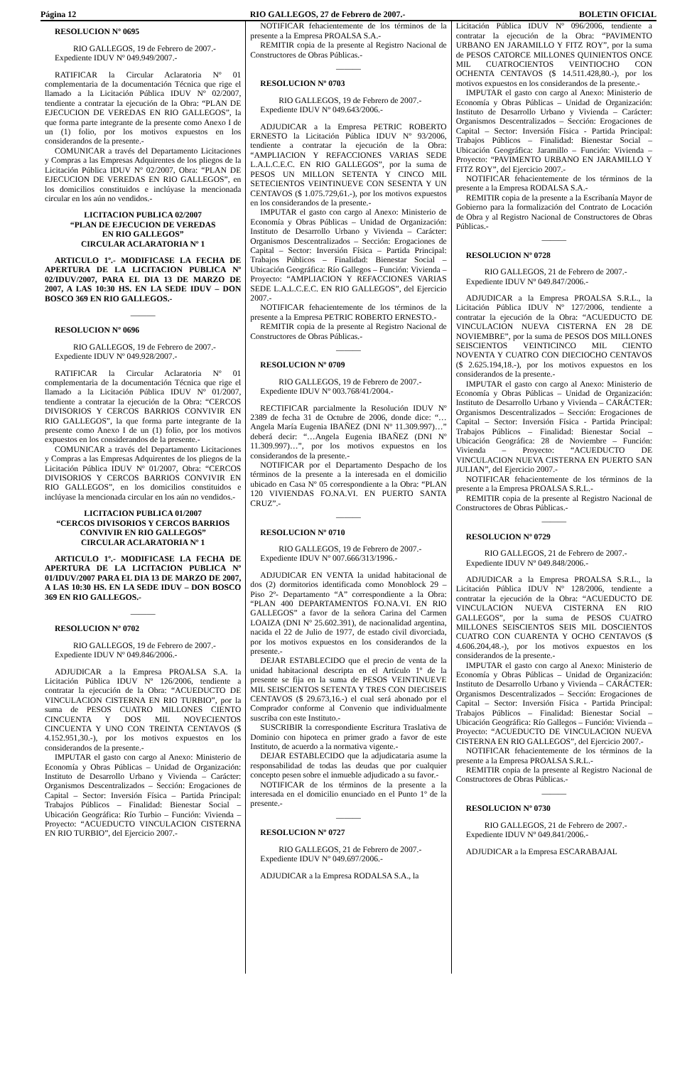Página 12 RIO GALLEGOS, 27 de Febrero de 2007.- BOLETIN OFICIAL
RESOLUCION Nº 0695
RIO GALLEGOS, 19 de Febrero de 2007.-
Expediente IDUV Nº 049.949/2007.-
RATIFICAR la Circular Aclaratoria Nº 01 complementaria de la documentación Técnica que rige el llamado a la Licitación Pública IDUV Nº 02/2007, tendiente a contratar la ejecución de la Obra: “PLAN DE EJECUCION DE VEREDAS EN RIO GALLEGOS”, la que forma parte integrante de la presente como Anexo I de un (1) folio, por los motivos expuestos en los considerandos de la presente.-
COMUNICAR a través del Departamento Licitaciones y Compras a las Empresas Adquirentes de los pliegos de la Licitación Pública IDUV Nº 02/2007, Obra: “PLAN DE EJECUCION DE VEREDAS EN RIO GALLEGOS”, en los domicilios constituidos e inclúyase la mencionada circular en los aún no vendidos.-
LICITACION PUBLICA 02/2007
“PLAN DE EJECUCION DE VEREDAS
EN RIO GALLEGOS”
CIRCULAR ACLARATORIA Nº 1
ARTICULO 1º.- MODIFICASE LA FECHA DE APERTURA DE LA LICITACION PUBLICA Nº 02/IDUV/2007, PARA EL DIA 13 DE MARZO DE 2007, A LAS 10:30 HS. EN LA SEDE IDUV – DON BOSCO 369 EN RIO GALLEGOS.-
———
RESOLUCION Nº 0696
RIO GALLEGOS, 19 de Febrero de 2007.-
Expediente IDUV Nº 049.928/2007.-
RATIFICAR la Circular Aclaratoria Nº 01 complementaria de la documentación Técnica que rige el llamado a la Licitación Pública IDUV Nº 01/2007, tendiente a contratar la ejecución de la Obra: “CERCOS DIVISORIOS Y CERCOS BARRIOS CONVIVIR EN RIO GALLEGOS”, la que forma parte integrante de la presente como Anexo I de un (1) folio, por los motivos expuestos en los considerandos de la presente.-
COMUNICAR a través del Departamento Licitaciones y Compras a las Empresas Adquirentes de los pliegos de la Licitación Pública IDUV Nº 01/2007, Obra: “CERCOS DIVISORIOS Y CERCOS BARRIOS CONVIVIR EN RIO GALLEGOS”, en los domicilios constituidos e inclúyase la mencionada circular en los aún no vendidos.-
LICITACION PUBLICA 01/2007
“CERCOS DIVISORIOS Y CERCOS BARRIOS CONVIVIR EN RIO GALLEGOS”
CIRCULAR ACLARATORIA Nº 1
ARTICULO 1º.- MODIFICASE LA FECHA DE APERTURA DE LA LICITACION PUBLICA Nº 01/IDUV/2007 PARA EL DIA 13 DE MARZO DE 2007, A LAS 10:30 HS. EN LA SEDE IDUV – DON BOSCO 369 EN RIO GALLEGOS.-
———
RESOLUCION Nº 0702
RIO GALLEGOS, 19 de Febrero de 2007.-
Expediente IDUV Nº 049.846/2006.-
ADJUDICAR a la Empresa PROALSA S.A. la Licitación Pública IDUV Nº 126/2006, tendiente a contratar la ejecución de la Obra: “ACUEDUCTO DE VINCULACION CISTERNA EN RIO TURBIO”, por la suma de PESOS CUATRO MILLONES CIENTO CINCUENTA Y DOS MIL NOVECIENTOS CINCUENTA Y UNO CON TREINTA CENTAVOS ($ 4.152.951,30.-), por los motivos expuestos en los considerandos de la presente.-
IMPUTAR el gasto con cargo al Anexo: Ministerio de Economía y Obras Públicas – Unidad de Organización: Instituto de Desarrollo Urbano y Vivienda – Carácter: Organismos Descentralizados – Sección: Erogaciones de Capital – Sector: Inversión Física – Partida Principal: Trabajos Públicos – Finalidad: Bienestar Social – Ubicación Geográfica: Río Turbio – Función: Vivienda – Proyecto: “ACUEDUCTO VINCULACION CISTERNA EN RIO TURBIO”, del Ejercicio 2007.-
NOTIFICAR fehacientemente de los términos de la presente a la Empresa PROALSA S.A.-
REMITIR copia de la presente al Registro Nacional de Constructores de Obras Públicas.-
———
RESOLUCION Nº 0703
RIO GALLEGOS, 19 de Febrero de 2007.-
Expediente IDUV Nº 049.643/2006.-
ADJUDICAR a la Empresa PETRIC ROBERTO ERNESTO la Licitación Pública IDUV Nº 93/2006, tendiente a contratar la ejecución de la Obra: “AMPLIACION Y REFACCIONES VARIAS SEDE L.A.L.C.E.C. EN RIO GALLEGOS”, por la suma de PESOS UN MILLON SETENTA Y CINCO MIL SETECIENTOS VEINTINUEVE CON SESENTA Y UN CENTAVOS ($ 1.075.729,61.-), por los motivos expuestos en los considerandos de la presente.-
IMPUTAR el gasto con cargo al Anexo: Ministerio de Economía y Obras Públicas – Unidad de Organización: Instituto de Desarrollo Urbano y Vivienda – Carácter: Organismos Descentralizados – Sección: Erogaciones de Capital – Sector: Inversión Física – Partida Principal: Trabajos Públicos – Finalidad: Bienestar Social – Ubicación Geográfica: Río Gallegos – Función: Vivienda – Proyecto: “AMPLIACION Y REFACCIONES VARIAS SEDE L.A.L.C.E.C. EN RIO GALLEGOS”, del Ejercicio 2007.-
NOTIFICAR fehacientemente de los términos de la presente a la Empresa PETRIC ROBERTO ERNESTO.-
REMITIR copia de la presente al Registro Nacional de Constructores de Obras Públicas.-
———
RESOLUCION Nº 0709
RIO GALLEGOS, 19 de Febrero de 2007.-
Expediente IDUV Nº 003.768/41/2004.-
RECTIFICAR parcialmente la Resolución IDUV Nº 2389 de fecha 31 de Octubre de 2006, donde dice: “…Angela María Eugenia IBAÑEZ (DNI Nº 11.309.997)…” deberá decir: “…Angela Eugenia IBAÑEZ (DNI Nº 11.309.997)…”, por los motivos expuestos en los considerandos de la presente.-
NOTIFICAR por el Departamento Despacho de los términos de la presente a la interesada en el domicilio ubicado en Casa Nº 05 correspondiente a la Obra: “PLAN 120 VIVIENDAS FO.NA.VI. EN PUERTO SANTA CRUZ”.-
———
RESOLUCION Nº 0710
RIO GALLEGOS, 19 de Febrero de 2007.-
Expediente IDUV Nº 007.666/313/1996.-
ADJUDICAR EN VENTA la unidad habitacional de dos (2) dormitorios identificada como Monoblock 29 – Piso 2º- Departamento “A” correspondiente a la Obra: “PLAN 400 DEPARTAMENTOS FO.NA.VI. EN RIO GALLEGOS” a favor de la señora Carina del Carmen LOAIZA (DNI Nº 25.602.391), de nacionalidad argentina, nacida el 22 de Julio de 1977, de estado civil divorciada, por los motivos expuestos en los considerandos de la presente.-
DEJAR ESTABLECIDO que el precio de venta de la unidad habitacional descripta en el Artículo 1º de la presente se fija en la suma de PESOS VEINTINUEVE MIL SEISCIENTOS SETENTA Y TRES CON DIECISEIS CENTAVOS ($ 29.673,16.-) el cual será abonado por el Comprador conforme al Convenio que individualmente suscriba con este Instituto.-
SUSCRIBIR la correspondiente Escritura Traslativa de Dominio con hipoteca en primer grado a favor de este Instituto, de acuerdo a la normativa vigente.-
DEJAR ESTABLECIDO que la adjudicataria asume la responsabilidad de todas las deudas que por cualquier concepto pesen sobre el inmueble adjudicado a su favor.-
NOTIFICAR de los términos de la presente a la interesada en el domicilio enunciado en el Punto 1º de la presente.-
———
RESOLUCION Nº 0727
RIO GALLEGOS, 21 de Febrero de 2007.-
Expediente IDUV Nº 049.697/2006.-
ADJUDICAR a la Empresa RODALSA S.A., la
Licitación Pública IDUV Nº 096/2006, tendiente a contratar la ejecución de la Obra: “PAVIMENTO URBANO EN JARAMILLO Y FITZ ROY”, por la suma de PESOS CATORCE MILLONES QUINIENTOS ONCE MIL CUATROCIENTOS VEINTIOCHO CON OCHENTA CENTAVOS ($ 14.511.428,80.-), por los motivos expuestos en los considerandos de la presente.-
IMPUTAR el gasto con cargo al Anexo: Ministerio de Economía y Obras Públicas – Unidad de Organización: Instituto de Desarrollo Urbano y Vivienda – Carácter: Organismos Descentralizados – Sección: Erogaciones de Capital – Sector: Inversión Física - Partida Principal: Trabajos Públicos – Finalidad: Bienestar Social – Ubicación Geográfica: Jaramillo – Función: Vivienda – Proyecto: “PAVIMENTO URBANO EN JARAMILLO Y FITZ ROY”, del Ejercicio 2007.-
NOTIFICAR fehacientemente de los términos de la presente a la Empresa RODALSA S.A.-
REMITIR copia de la presente a la Escribanía Mayor de Gobierno para la formalización del Contrato de Locación de Obra y al Registro Nacional de Constructores de Obras Públicas.-
———
RESOLUCION Nº 0728
RIO GALLEGOS, 21 de Febrero de 2007.-
Expediente IDUV Nº 049.847/2006.-
ADJUDICAR a la Empresa PROALSA S.R.L., la Licitación Pública IDUV Nº 127/2006, tendiente a contratar la ejecución de la Obra: “ACUEDUCTO DE VINCULACION NUEVA CISTERNA EN 28 DE NOVIEMBRE”, por la suma de PESOS DOS MILLONES SEISCIENTOS VEINTICINCO MIL CIENTO NOVENTA Y CUATRO CON DIECIOCHO CENTAVOS ($ 2.625.194,18.-), por los motivos expuestos en los considerandos de la presente.-
IMPUTAR el gasto con cargo al Anexo: Ministerio de Economía y Obras Públicas – Unidad de Organización: Instituto de Desarrollo Urbano y Vivienda – CARÁCTER: Organismos Descentralizados – Sección: Erogaciones de Capital – Sector: Inversión Física - Partida Principal: Trabajos Públicos – Finalidad: Bienestar Social – Ubicación Geográfica: 28 de Noviembre – Función: Vivienda – Proyecto: “ACUEDUCTO DE VINCULACION NUEVA CISTERNA EN PUERTO SAN JULIAN”, del Ejercicio 2007.-
NOTIFICAR fehacientemente de los términos de la presente a la Empresa PROALSA S.R.L.-
REMITIR copia de la presente al Registro Nacional de Constructores de Obras Públicas.-
———
RESOLUCION Nº 0729
RIO GALLEGOS, 21 de Febrero de 2007.-
Expediente IDUV Nº 049.848/2006.-
ADJUDICAR a la Empresa PROALSA S.R.L., la Licitación Pública IDUV Nº 128/2006, tendiente a contratar la ejecución de la Obra: “ACUEDUCTO DE VINCULACION NUEVA CISTERNA EN RIO GALLEGOS”, por la suma de PESOS CUATRO MILLONES SEISCIENTOS SEIS MIL DOSCIENTOS CUATRO CON CUARENTA Y OCHO CENTAVOS ($ 4.606.204,48.-), por los motivos expuestos en los considerandos de la presente.-
IMPUTAR el gasto con cargo al Anexo: Ministerio de Economía y Obras Públicas – Unidad de Organización: Instituto de Desarrollo Urbano y Vivienda – CARÁCTER: Organismos Descentralizados – Sección: Erogaciones de Capital – Sector: Inversión Física - Partida Principal: Trabajos Públicos – Finalidad: Bienestar Social – Ubicación Geográfica: Río Gallegos – Función: Vivienda – Proyecto: “ACUEDUCTO DE VINCULACION NUEVA CISTERNA EN RIO GALLEGOS”, del Ejercicio 2007.-
NOTIFICAR fehacientemente de los términos de la presente a la Empresa PROALSA S.R.L.-
REMITIR copia de la presente al Registro Nacional de Constructores de Obras Públicas.-
———
RESOLUCION Nº 0730
RIO GALLEGOS, 21 de Febrero de 2007.-
Expediente IDUV Nº 049.841/2006.-
ADJUDICAR a la Empresa ESCARABAJAL